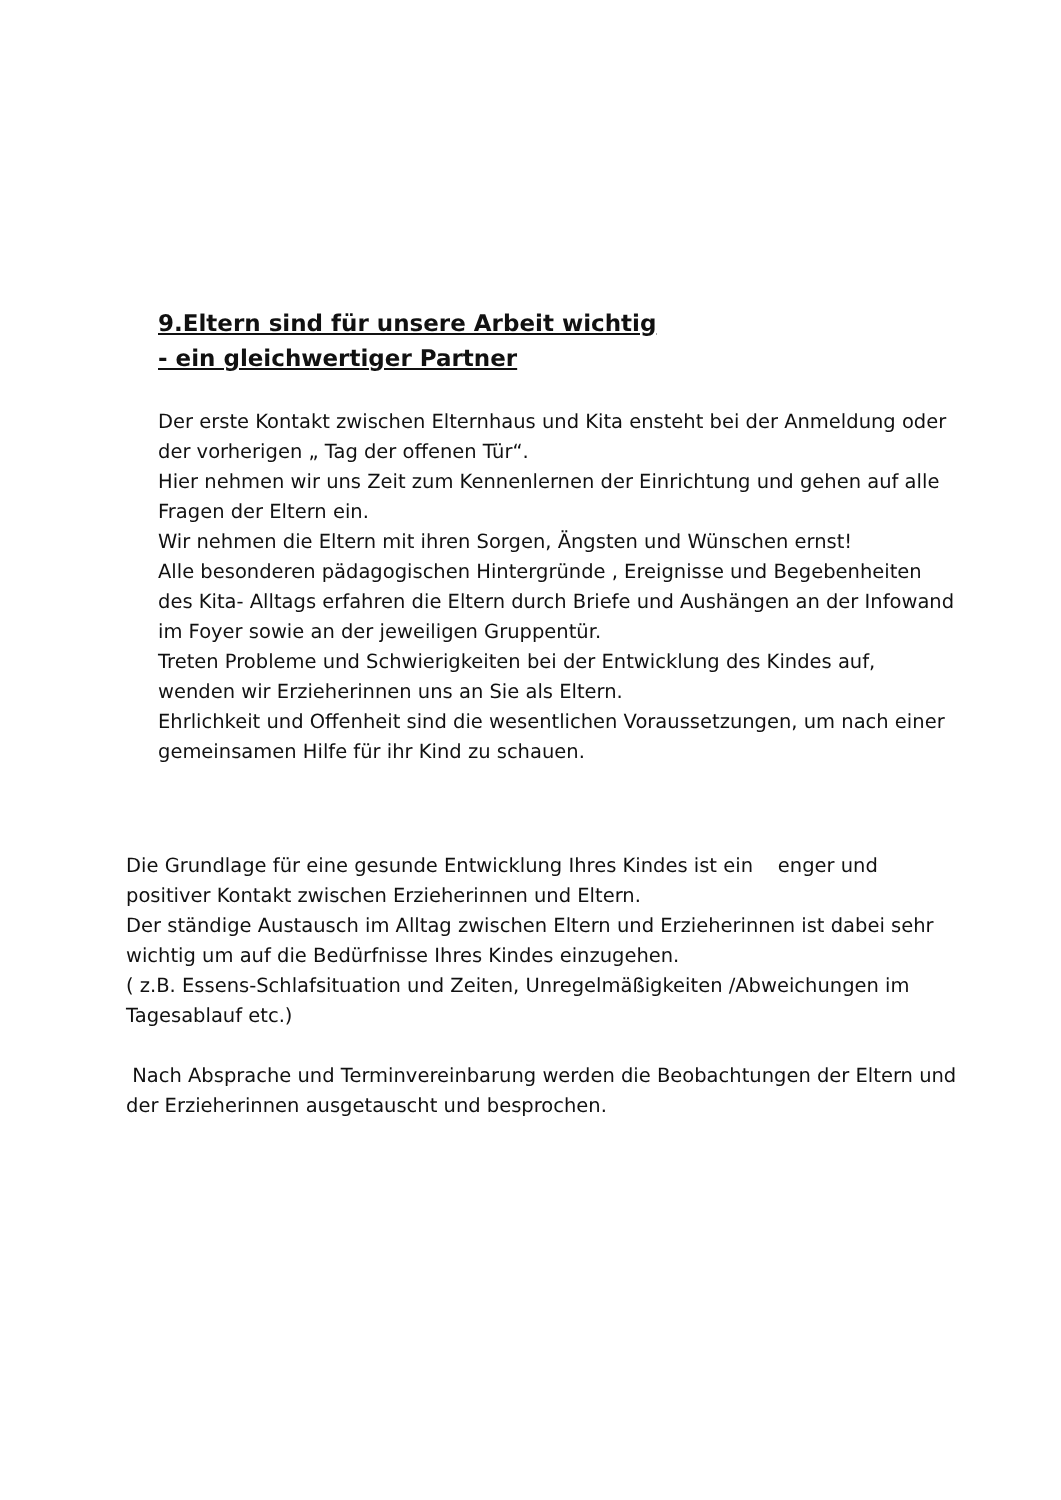9.Eltern sind für unsere Arbeit wichtig
- ein gleichwertiger Partner
Der erste Kontakt zwischen Elternhaus und Kita ensteht bei der Anmeldung oder der vorherigen „ Tag der offenen Tür“.
Hier nehmen wir uns Zeit zum Kennenlernen der Einrichtung und gehen auf alle Fragen der Eltern ein.
Wir nehmen die Eltern mit ihren Sorgen, Ängsten und Wünschen ernst!
Alle besonderen pädagogischen Hintergründe , Ereignisse und Begebenheiten des Kita- Alltags erfahren die Eltern durch Briefe und Aushängen an der Infowand im Foyer sowie an der jeweiligen Gruppentür.
Treten Probleme und Schwierigkeiten bei der Entwicklung des Kindes auf, wenden wir Erzieherinnen uns an Sie als Eltern.
Ehrlichkeit und Offenheit sind die wesentlichen Voraussetzungen, um nach einer gemeinsamen Hilfe für ihr Kind zu schauen.
Die Grundlage für eine gesunde Entwicklung Ihres Kindes ist ein enger und positiver Kontakt zwischen Erzieherinnen und Eltern.
Der ständige Austausch im Alltag zwischen Eltern und Erzieherinnen ist dabei sehr wichtig um auf die Bedürfnisse Ihres Kindes einzugehen.
( z.B. Essens-Schlafsituation und Zeiten, Unregelmäßigkeiten /Abweichungen im Tagesablauf etc.)
Nach Absprache und Terminvereinbarung werden die Beobachtungen der Eltern und der Erzieherinnen ausgetauscht und besprochen.